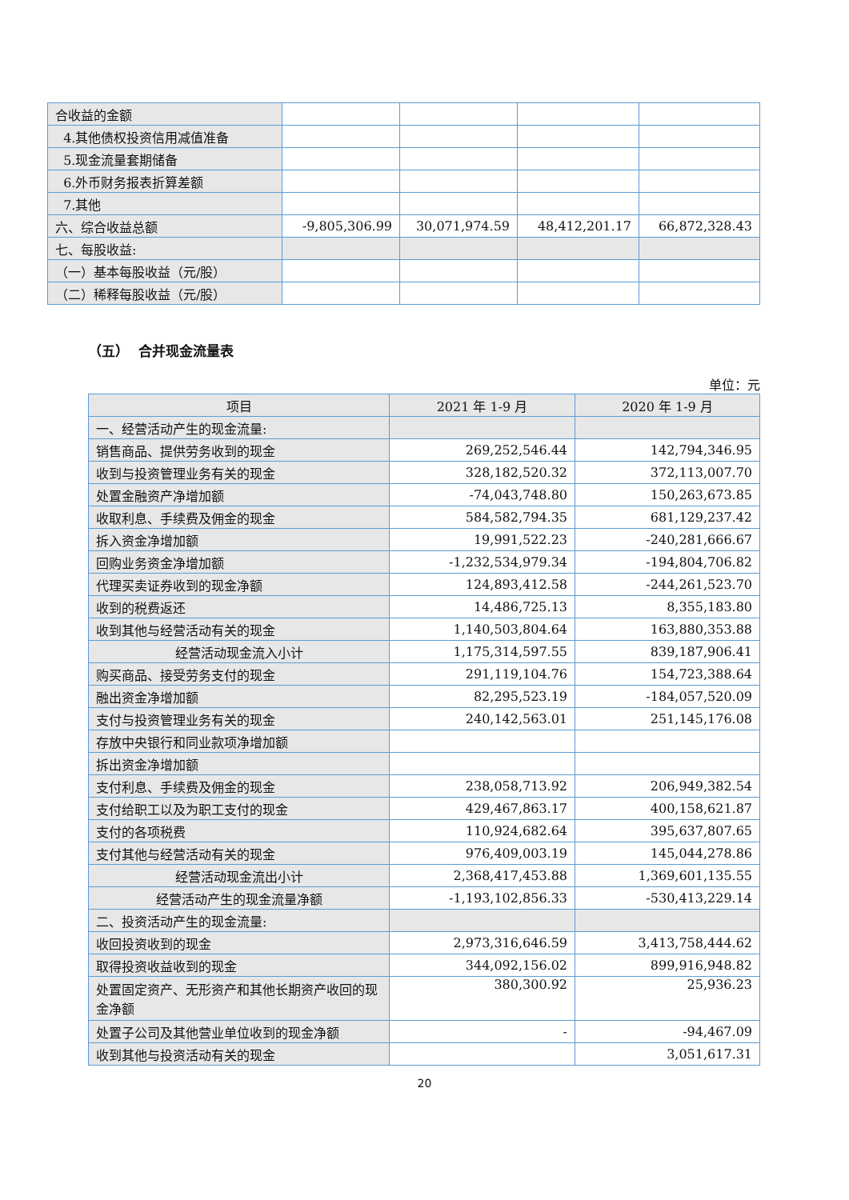| 合收益的金额 | | | | |
| 4.其他债权投资信用减值准备 | | | | |
| 5.现金流量套期储备 | | | | |
| 6.外币财务报表折算差额 | | | | |
| 7.其他 | | | | |
| 六、综合收益总额 | -9,805,306.99 | 30,071,974.59 | 48,412,201.17 | 66,872,328.43 |
| 七、每股收益: | | | | |
| （一）基本每股收益（元/股） | | | | |
| （二）稀释每股收益（元/股） | | | | |
（五） 合并现金流量表
单位：元
| 项目 | 2021 年 1-9 月 | 2020 年 1-9 月 |
| 一、经营活动产生的现金流量: | | |
| 销售商品、提供劳务收到的现金 | 269,252,546.44 | 142,794,346.95 |
| 收到与投资管理业务有关的现金 | 328,182,520.32 | 372,113,007.70 |
| 处置金融资产净增加额 | -74,043,748.80 | 150,263,673.85 |
| 收取利息、手续费及佣金的现金 | 584,582,794.35 | 681,129,237.42 |
| 拆入资金净增加额 | 19,991,522.23 | -240,281,666.67 |
| 回购业务资金净增加额 | -1,232,534,979.34 | -194,804,706.82 |
| 代理买卖证券收到的现金净额 | 124,893,412.58 | -244,261,523.70 |
| 收到的税费返还 | 14,486,725.13 | 8,355,183.80 |
| 收到其他与经营活动有关的现金 | 1,140,503,804.64 | 163,880,353.88 |
| 经营活动现金流入小计 | 1,175,314,597.55 | 839,187,906.41 |
| 购买商品、接受劳务支付的现金 | 291,119,104.76 | 154,723,388.64 |
| 融出资金净增加额 | 82,295,523.19 | -184,057,520.09 |
| 支付与投资管理业务有关的现金 | 240,142,563.01 | 251,145,176.08 |
| 存放中央银行和同业款项净增加额 | | |
| 拆出资金净增加额 | | |
| 支付利息、手续费及佣金的现金 | 238,058,713.92 | 206,949,382.54 |
| 支付给职工以及为职工支付的现金 | 429,467,863.17 | 400,158,621.87 |
| 支付的各项税费 | 110,924,682.64 | 395,637,807.65 |
| 支付其他与经营活动有关的现金 | 976,409,003.19 | 145,044,278.86 |
| 经营活动现金流出小计 | 2,368,417,453.88 | 1,369,601,135.55 |
| 经营活动产生的现金流量净额 | -1,193,102,856.33 | -530,413,229.14 |
| 二、投资活动产生的现金流量: | | |
| 收回投资收到的现金 | 2,973,316,646.59 | 3,413,758,444.62 |
| 取得投资收益收到的现金 | 344,092,156.02 | 899,916,948.82 |
| 处置固定资产、无形资产和其他长期资产收回的现金净额 | 380,300.92 | 25,936.23 |
| 处置子公司及其他营业单位收到的现金净额 | - | -94,467.09 |
| 收到其他与投资活动有关的现金 | | 3,051,617.31 |
20